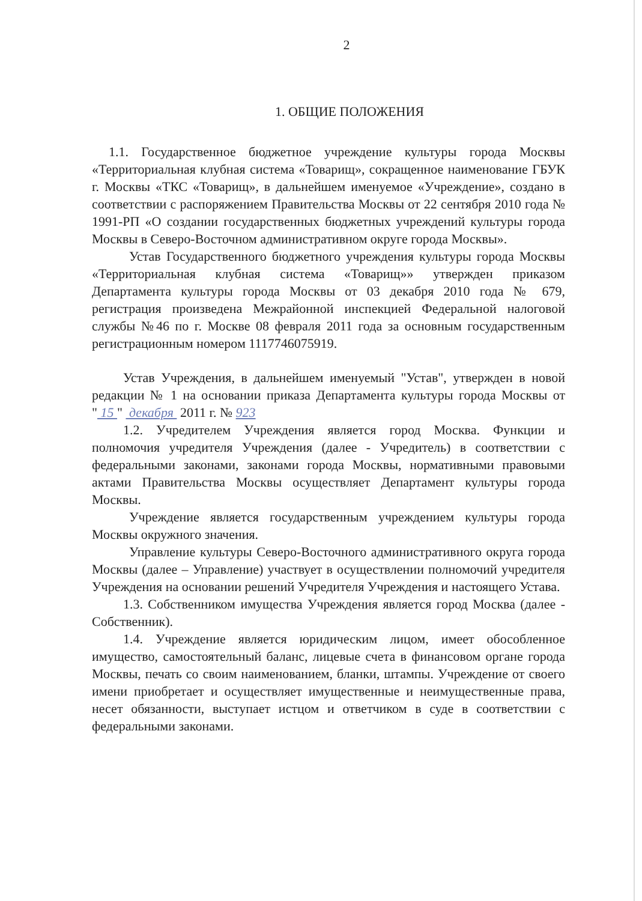2
1. ОБЩИЕ ПОЛОЖЕНИЯ
1.1. Государственное бюджетное учреждение культуры города Москвы «Территориальная клубная система «Товарищ», сокращенное наименование ГБУК г. Москвы «ТКС «Товарищ», в дальнейшем именуемое «Учреждение», создано в соответствии с распоряжением Правительства Москвы от 22 сентября 2010 года № 1991-РП «О создании государственных бюджетных учреждений культуры города Москвы в Северо-Восточном административном округе города Москвы».
Устав Государственного бюджетного учреждения культуры города Москвы «Территориальная клубная система «Товарищ»» утвержден приказом Департамента культуры города Москвы от 03 декабря 2010 года № 679, регистрация произведена Межрайонной инспекцией Федеральной налоговой службы №46 по г. Москве 08 февраля 2011 года за основным государственным регистрационным номером 1117746075919.
Устав Учреждения, в дальнейшем именуемый "Устав", утвержден в новой редакции № 1 на основании приказа Департамента культуры города Москвы от " 15 " декабря 2011 г. № 923
1.2. Учредителем Учреждения является город Москва. Функции и полномочия учредителя Учреждения (далее - Учредитель) в соответствии с федеральными законами, законами города Москвы, нормативными правовыми актами Правительства Москвы осуществляет Департамент культуры города Москвы.
Учреждение является государственным учреждением культуры города Москвы окружного значения.
Управление культуры Северо-Восточного административного округа города Москвы (далее – Управление) участвует в осуществлении полномочий учредителя Учреждения на основании решений Учредителя Учреждения и настоящего Устава.
1.3. Собственником имущества Учреждения является город Москва (далее - Собственник).
1.4. Учреждение является юридическим лицом, имеет обособленное имущество, самостоятельный баланс, лицевые счета в финансовом органе города Москвы, печать со своим наименованием, бланки, штампы. Учреждение от своего имени приобретает и осуществляет имущественные и неимущественные права, несет обязанности, выступает истцом и ответчиком в суде в соответствии с федеральными законами.